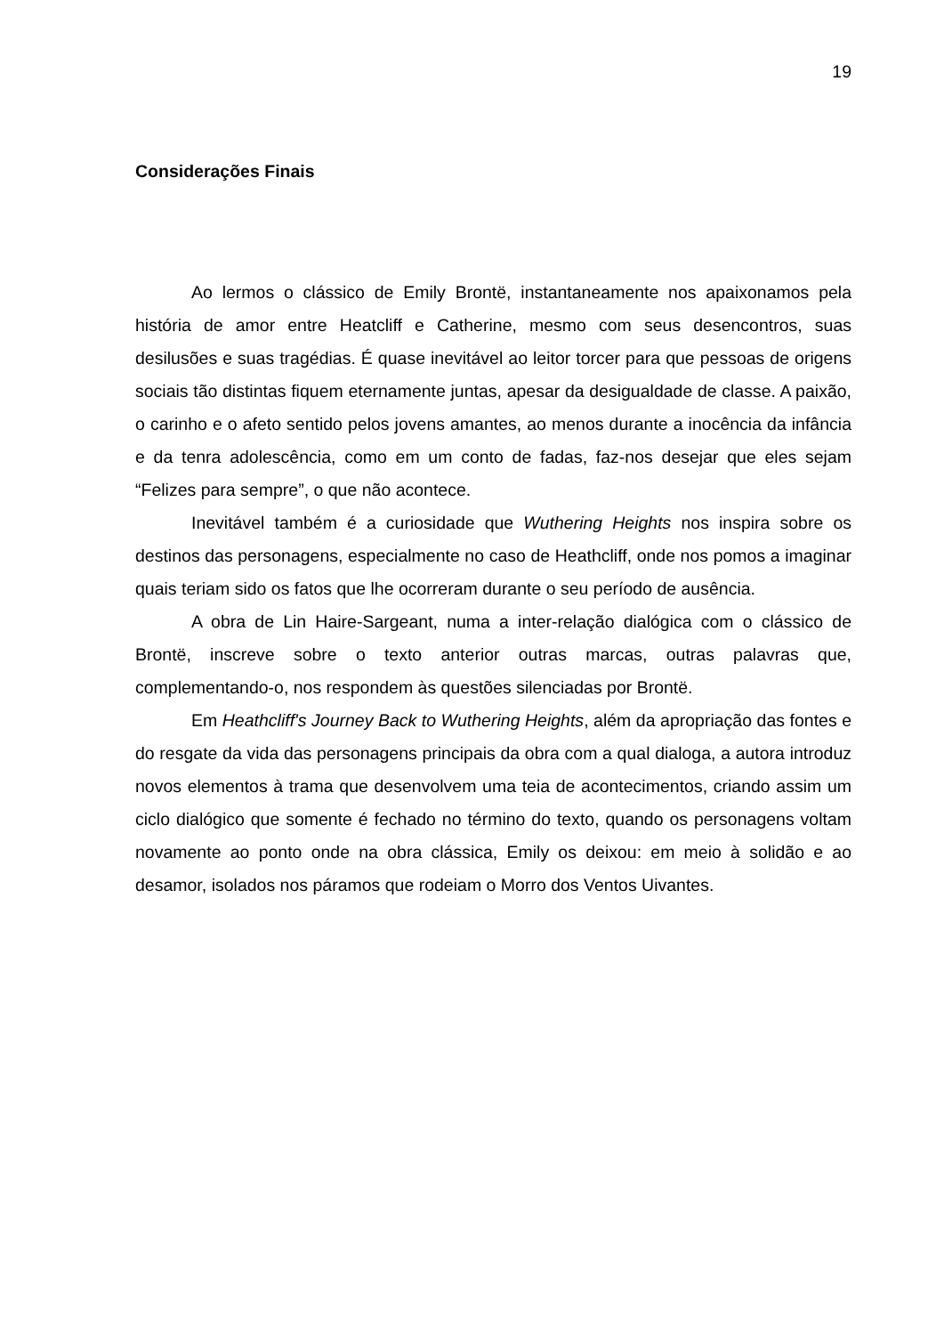19
Considerações Finais
Ao lermos o clássico de Emily Brontë, instantaneamente nos apaixonamos pela história de amor entre Heatcliff e Catherine, mesmo com seus desencontros, suas desilusões e suas tragédias. É quase inevitável ao leitor torcer para que pessoas de origens sociais tão distintas fiquem eternamente juntas, apesar da desigualdade de classe. A paixão, o carinho e o afeto sentido pelos jovens amantes, ao menos durante a inocência da infância e da tenra adolescência, como em um conto de fadas, faz-nos desejar que eles sejam “Felizes para sempre”, o que não acontece.
Inevitável também é a curiosidade que Wuthering Heights nos inspira sobre os destinos das personagens, especialmente no caso de Heathcliff, onde nos pomos a imaginar quais teriam sido os fatos que lhe ocorreram durante o seu período de ausência.
A obra de Lin Haire-Sargeant, numa a inter-relação dialógica com o clássico de Brontë, inscreve sobre o texto anterior outras marcas, outras palavras que, complementando-o, nos respondem às questões silenciadas por Brontë.
Em Heathcliff's Journey Back to Wuthering Heights, além da apropriação das fontes e do resgate da vida das personagens principais da obra com a qual dialoga, a autora introduz novos elementos à trama que desenvolvem uma teia de acontecimentos, criando assim um ciclo dialógico que somente é fechado no término do texto, quando os personagens voltam novamente ao ponto onde na obra clássica, Emily os deixou: em meio à solidão e ao desamor, isolados nos páramos que rodeiam o Morro dos Ventos Uivantes.